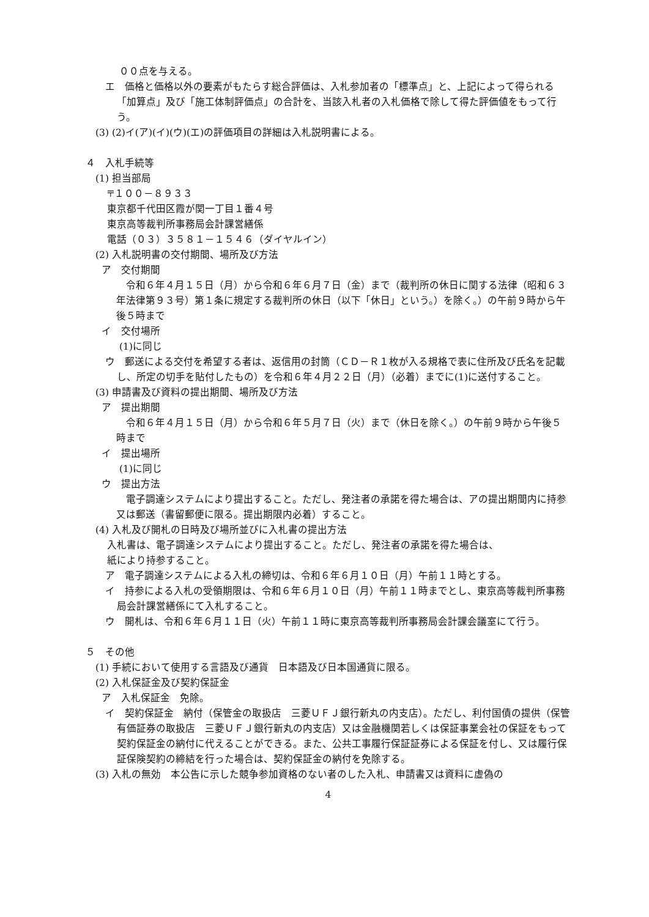００点を与える。
エ　価格と価格以外の要素がもたらす総合評価は、入札参加者の「標準点」と、上記によって得られる「加算点」及び「施工体制評価点」の合計を、当該入札者の入札価格で除して得た評価値をもって行う。
(3) (2)イ(ア)(イ)(ウ)(エ)の評価項目の詳細は入札説明書による。
４　入札手続等
(1) 担当部局
〒１００－８９３３
東京都千代田区霞が関一丁目１番４号
東京高等裁判所事務局会計課営繕係
電話（０３）３５８１－１５４６（ダイヤルイン）
(2) 入札説明書の交付期間、場所及び方法
ア　交付期間
令和６年４月１５日（月）から令和６年６月７日（金）まで（裁判所の休日に関する法律（昭和６３年法律第９３号）第１条に規定する裁判所の休日（以下「休日」という。）を除く。）の午前９時から午後５時まで
イ　交付場所
(1)に同じ
ウ　郵送による交付を希望する者は、返信用の封筒（ＣＤ－Ｒ１枚が入る規格で表に住所及び氏名を記載し、所定の切手を貼付したもの）を令和６年４月２２日（月）（必着）までに(1)に送付すること。
(3) 申請書及び資料の提出期間、場所及び方法
ア　提出期間
令和６年４月１５日（月）から令和６年５月７日（火）まで（休日を除く。）の午前９時から午後５時まで
イ　提出場所
(1)に同じ
ウ　提出方法
電子調達システムにより提出すること。ただし、発注者の承諾を得た場合は、アの提出期間内に持参又は郵送（書留郵便に限る。提出期限内必着）すること。
(4) 入札及び開札の日時及び場所並びに入札書の提出方法
入札書は、電子調達システムにより提出すること。ただし、発注者の承諾を得た場合は、
紙により持参すること。
ア　電子調達システムによる入札の締切は、令和６年６月１０日（月）午前１１時とする。
イ　持参による入札の受領期限は、令和６年６月１０日（月）午前１１時までとし、東京高等裁判所事務局会計課営繕係にて入札すること。
ウ　開札は、令和６年６月１１日（火）午前１１時に東京高等裁判所事務局会計課会議室にて行う。
５　その他
(1) 手続において使用する言語及び通貨　日本語及び日本国通貨に限る。
(2) 入札保証金及び契約保証金
ア　入札保証金　免除。
イ　契約保証金　納付（保管金の取扱店　三菱ＵＦＪ銀行新丸の内支店）。ただし、利付国債の提供（保管有価証券の取扱店　三菱ＵＦＪ銀行新丸の内支店）又は金融機関若しくは保証事業会社の保証をもって契約保証金の納付に代えることができる。また、公共工事履行保証証券による保証を付し、又は履行保証保険契約の締結を行った場合は、契約保証金の納付を免除する。
(3) 入札の無効　本公告に示した競争参加資格のない者のした入札、申請書又は資料に虚偽の
4